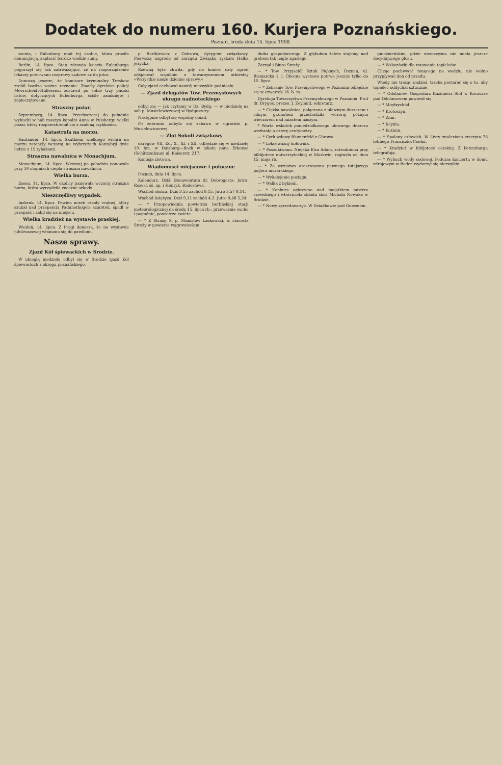Dodatek do numeru 160. Kurjera Poznańskiego.
Poznań, środa dnia 15. lipca 1908.
szenia, i Eulenburg miał tej osobie, która groziła denuncjacją, zapłacić bardzo wielkie sumy.
Berlin, 14. lipca. Stan zdrowia księcia Eulenburga pogorszył się tak zatrważająco, że na rozporządzenie lekarzy przerwano rozprawy sądowe aż do jutra.
Donoszą jeszcze, że komisarz kryminalny Treskow zrobił bardzo ważne zeznanie: Zmarły dyrektor policji Meerscheidt-Hüllessem zostawił po sobie trzy paczki listów, dotyczących Eulenburga, ściśle zamknięte i zapieczętowane.
Straszny pożar.
Szpremberg, 14. lipca. Przedwczoraj do południa wybuchł w hali maszyn kopalni Anna w Pulsbergu wielki pożar, który rozprzestrzenił się z szaloną szybkością.
Katastrofa na morzu.
Santander, 14. lipca. Skutkiem wielkiego wichru na morzu zatonęły wczoraj na wybrzeżach Kantabrji dwie łodzie z 15 rybakami.
Straszna nawalnica w Monachjum.
Monachjum, 14. lipca. Wczoraj po południu panowała przy 30 stopniach ciepła straszna nawalnica.
Wielka burza.
Essen, 14. lipca. W okolicy panowała wczoraj straszna burza, która wyrządziła znaczne szkody.
Nieszczęśliwy wypadek.
Insbruk, 14. lipca. Pewien uczeń szkoły realnej, który szukał nad przepaścią Padunerkogels szarotek, spadł w przepaść i zabił się na miejscu.
Wielka kradzież na wystawie praskiej.
Wiedeń, 14. lipca. Z Pragi donoszą, że na wystawie jubileuszowej włamano się do pawilonu.
Nasze sprawy.
Zjazd Kół śpiewackich w Srodzie.
W ubiegłą niedzielę odbył się w Srodzie zjazd Kół śpiewackich z okręgu poznańskiego.
p. Bartkiewicz z Ostrowa, dyrygent związkowy. Pierwszą nagrodę od zarządu Związku zyskała Halka jeżycka.
Rzewną była chwila, gdy na koniec cały ogród odśpiewał wspólnie z towarzyszeniem orkiestry »Wszystkie nasze dzienne sprawy.«
Cały zjazd cechował nastrój niezwykle podniosły.
— Zjazd delegatów Tow. Przemysłowych okręgu nadnoteckiego
odbył się — jak czytamy w Dz. Bydg. — w niedzielę na sali p. Musielewiczowej w Bydgoszczy.
Następnie odbył się wspólny obiad.
Po zebraniu odbyła się zabawa w ogrodzie p. Musielewiczowej.
— Zlot Sokoli związkowy
okręgów VII, IX., X., XI. i XII. odbędzie się w niedzielę 19. bm. w Duisburg—Beck w lokalu pana Erkensa (Schützenhaus) ul. Kaiserstr. 217.
Komisja zlotowa.
Wiadomości miejscowe i potoczne
Poznań, dnia 14. lipca.
Kalendarz. Dziś: Bonawentura dr. Dobrogosta. Jutro: Rozesł. śś. ap. i Henryk. Radosława.
Wschód słońca. Dziś 3,55 zachód 8,15. Jutro 3,57 8,14.
Wschód księżyca. Dziś 9,11 zachód 4,3. Jutro 9,48 5,24.
— * Przepowiednia powietrza berlińskiej stacji meteorologicznej na środę 15. lipca rb.: przeważnie sucho i pogodnie, powietrze świeże.
— * Z Straży. S. p. Stanisław Laskowski, b. starosta Straży w powiecie wągrowieckim.
dnika gospodarczego. Z głębokim żalem stajemy nad grobem tak nagle zgasłego.
Zarząd i Biuro Straży.
— * Tow. Przyjaciół Sztuk Pięknych, Poznań, ul. Bismarcka 1. I. Obecna wystawa potrwa jeszcze tylko do 15. lipca.
— * Zebranie Tow. Przemysłowego w Poznaniu odbędzie się w czwartek 16. b. m.
Dyrekcja Towarzystwa Przemysłowego w Poznaniu. Prof dr. Dryges, prezes. J. Zeyland, sekretarz.
— * Ciężka nawalnica, połączona z ulewnym deszczem i silnym grzmotem przechodziła wczoraj późnym wieczorem nad miastem naszym.
* Warta wskutek poniedziałkowego ulewnego deszczu wezbrała o cztery centymetry.
— * Cyrk wdowy Blumenfeld z Górowa.
— * Lekceważny kołownik.
— * Poszukiwana. Niejaka Elsa Adam, zatrudniona przy biblijotece uniwersyteckiej w Moskwie, zaginęła od dnia 15. maja rb.
— * Za oszustwo aresztowano pewnego tutejszego poljera murarskiego.
— * Wykolejenie pociągu.
— * Walka z bykiem.
— * Konkurs ogłoszono nad majątkiem mistrza szewskiego i właściciela składu skór Michała Nowaka w Srodzie.
— * Nowy sprzedawczyk. W Dziadkowie pod Gnieznem.
gnieźnieńskim, gdzie niemczyzna nie miała jeszcze decydującego głosu.
— * Wskazówki dla ratowania topielców.
Chcąc pochwycić tonącego na wodzie, nie wolno przypływać doń od przodu.
Wtedy nie tracąc nadziei, trzeba postarać się o to, aby topielec oddychał sztucznie.
— * Odolanów. Gospodarz Kazimierz Słof w Koczurze pod Odolanowem powiesił się.
— * Międzychód.
— * Krotoszyn.
— * Znin.
— * Kcynia.
— * Koźmin.
— * Spalony człowiek. W Livry znaleziono emeryta 78 letniego Franciszka Coelni.
— * Kradzież w bibljotece carskiej. Z Petersburga telegrafują.
— * Wybuch wody sodowej. Podczas koncertu w domu zdrojowym w Baden wydarzył się niezwykły.